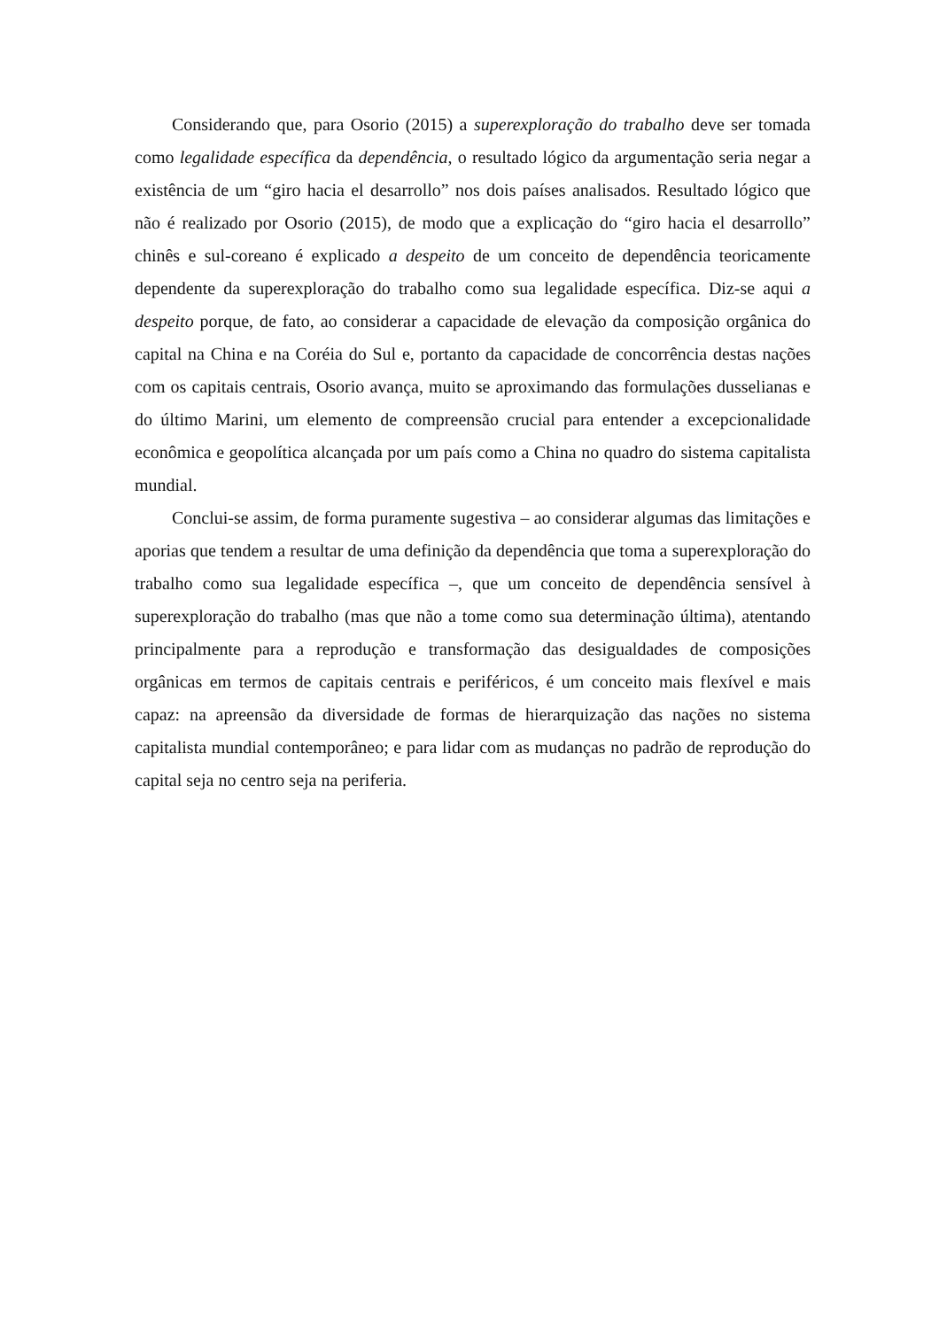Considerando que, para Osorio (2015) a superexploração do trabalho deve ser tomada como legalidade específica da dependência, o resultado lógico da argumentação seria negar a existência de um “giro hacia el desarrollo” nos dois países analisados. Resultado lógico que não é realizado por Osorio (2015), de modo que a explicação do “giro hacia el desarrollo” chinês e sul-coreano é explicado a despeito de um conceito de dependência teoricamente dependente da superexploração do trabalho como sua legalidade específica. Diz-se aqui a despeito porque, de fato, ao considerar a capacidade de elevação da composição orgânica do capital na China e na Coréia do Sul e, portanto da capacidade de concorrência destas nações com os capitais centrais, Osorio avança, muito se aproximando das formulações dusselianas e do último Marini, um elemento de compreensão crucial para entender a excepcionalidade econômica e geopolítica alcançada por um país como a China no quadro do sistema capitalista mundial.
Conclui-se assim, de forma puramente sugestiva – ao considerar algumas das limitações e aporias que tendem a resultar de uma definição da dependência que toma a superexploração do trabalho como sua legalidade específica –, que um conceito de dependência sensível à superexploração do trabalho (mas que não a tome como sua determinação última), atentando principalmente para a reprodução e transformação das desigualdades de composições orgânicas em termos de capitais centrais e periféricos, é um conceito mais flexível e mais capaz: na apreensão da diversidade de formas de hierarquização das nações no sistema capitalista mundial contemporâneo; e para lidar com as mudanças no padrão de reprodução do capital seja no centro seja na periferia.